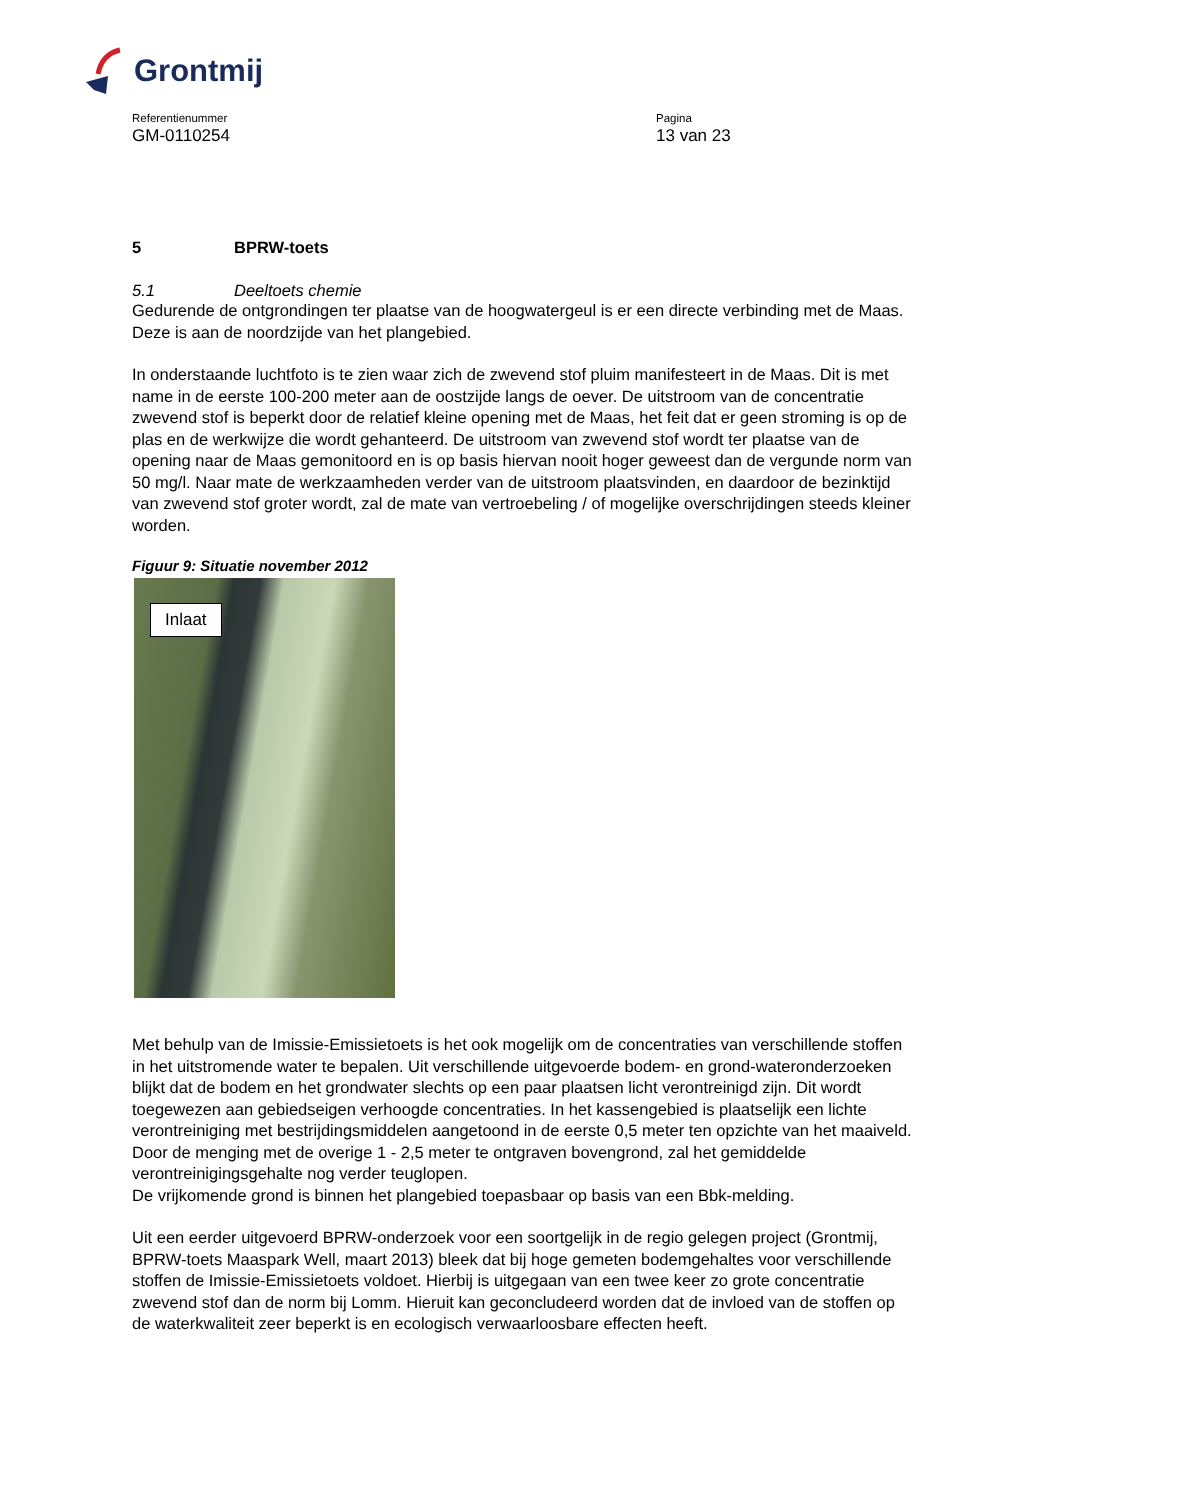Grontmij
Referentienummer
GM-0110254
Pagina
13 van 23
5 BPRW-toets
5.1 Deeltoets chemie
Gedurende de ontgrondingen ter plaatse van de hoogwatergeul is er een directe verbinding met de Maas. Deze is aan de noordzijde van het plangebied.
In onderstaande luchtfoto is te zien waar zich de zwevend stof pluim manifesteert in de Maas. Dit is met name in de eerste 100-200 meter aan de oostzijde langs de oever. De uitstroom van de concentratie zwevend stof is beperkt door de relatief kleine opening met de Maas, het feit dat er geen stroming is op de plas en de werkwijze die wordt gehanteerd. De uitstroom van zwevend stof wordt ter plaatse van de opening naar de Maas gemonitoord en is op basis hiervan nooit hoger geweest dan de vergunde norm van 50 mg/l. Naar mate de werkzaamheden verder van de uitstroom plaatsvinden, en daardoor de bezinktijd van zwevend stof groter wordt, zal de mate van vertroebeling / of mogelijke overschrijdingen steeds kleiner worden.
Figuur 9: Situatie november 2012
Inlaat
Met behulp van de Imissie-Emissietoets is het ook mogelijk om de concentraties van verschillende stoffen in het uitstromende water te bepalen. Uit verschillende uitgevoerde bodem- en grond-wateronderzoeken blijkt dat de bodem en het grondwater slechts op een paar plaatsen licht verontreinigd zijn. Dit wordt toegewezen aan gebiedseigen verhoogde concentraties. In het kassengebied is plaatselijk een lichte verontreiniging met bestrijdingsmiddelen aangetoond in de eerste 0,5 meter ten opzichte van het maaiveld. Door de menging met de overige 1 - 2,5 meter te ontgraven bovengrond, zal het gemiddelde verontreinigingsgehalte nog verder teuglopen.
De vrijkomende grond is binnen het plangebied toepasbaar op basis van een Bbk-melding.
Uit een eerder uitgevoerd BPRW-onderzoek voor een soortgelijk in de regio gelegen project (Grontmij, BPRW-toets Maaspark Well, maart 2013) bleek dat bij hoge gemeten bodemgehaltes voor verschillende stoffen de Imissie-Emissietoets voldoet. Hierbij is uitgegaan van een twee keer zo grote concentratie zwevend stof dan de norm bij Lomm. Hieruit kan geconcludeerd worden dat de invloed van de stoffen op de waterkwaliteit zeer beperkt is en ecologisch verwaarloosbare effecten heeft.